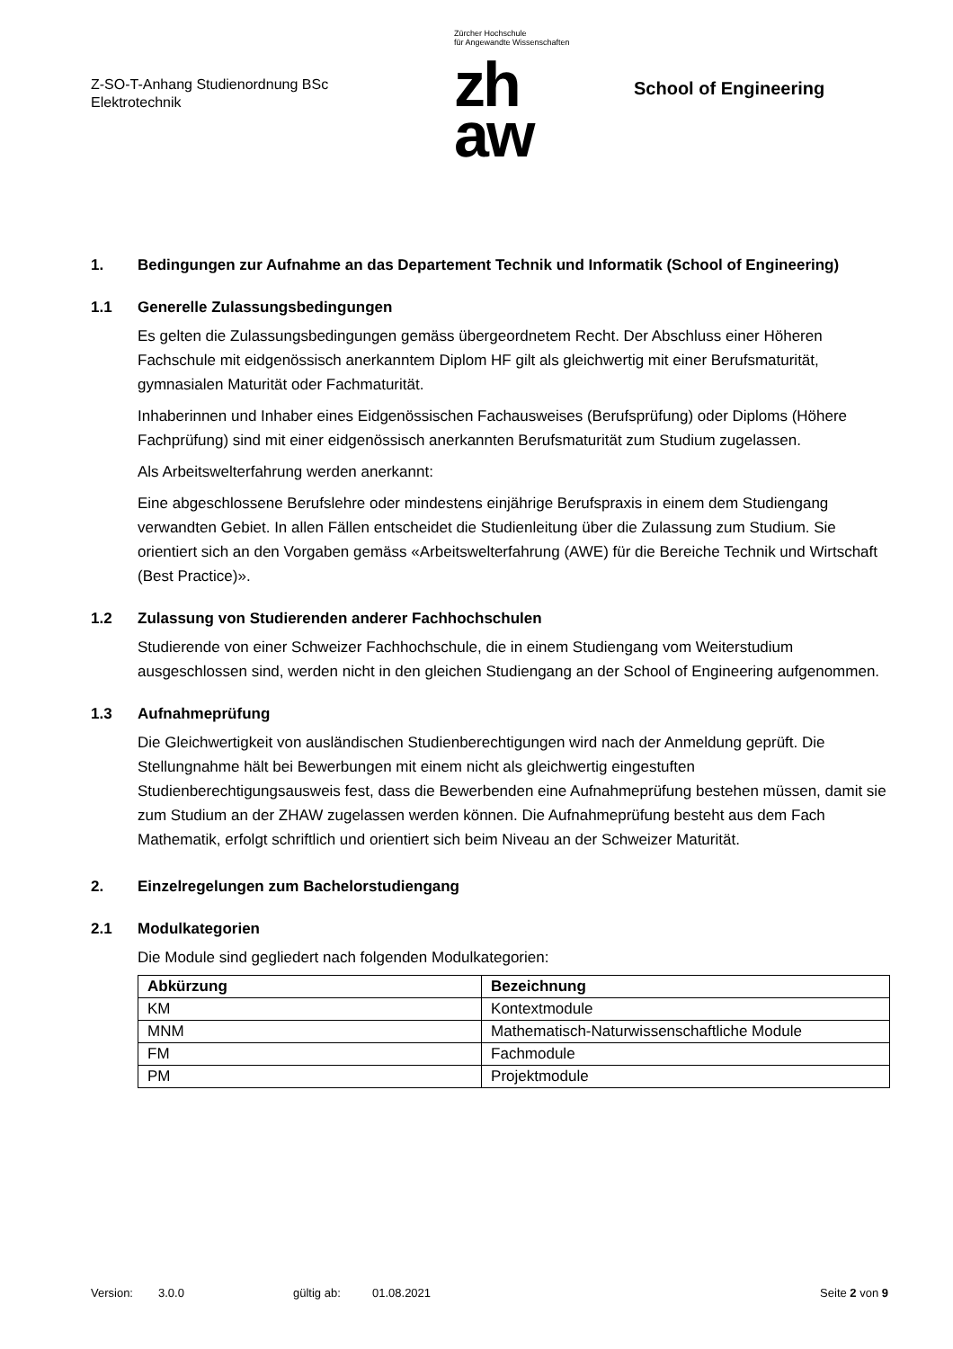Z-SO-T-Anhang Studienordnung BSc
Elektrotechnik
Zürcher Hochschule
für Angewandte Wissenschaften
zh
aw
School of Engineering
1. Bedingungen zur Aufnahme an das Departement Technik und Informatik (School of Engineering)
1.1 Generelle Zulassungsbedingungen
Es gelten die Zulassungsbedingungen gemäss übergeordnetem Recht. Der Abschluss einer Höheren Fachschule mit eidgenössisch anerkanntem Diplom HF gilt als gleichwertig mit einer Berufsmaturität, gymnasialen Maturität oder Fachmaturität.
Inhaberinnen und Inhaber eines Eidgenössischen Fachausweises (Berufsprüfung) oder Diploms (Höhere Fachprüfung) sind mit einer eidgenössisch anerkannten Berufsmaturität zum Studium zugelassen.
Als Arbeitswelterfahrung werden anerkannt:
Eine abgeschlossene Berufslehre oder mindestens einjährige Berufspraxis in einem dem Studiengang verwandten Gebiet. In allen Fällen entscheidet die Studienleitung über die Zulassung zum Studium. Sie orientiert sich an den Vorgaben gemäss «Arbeitswelterfahrung (AWE) für die Bereiche Technik und Wirtschaft (Best Practice)».
1.2 Zulassung von Studierenden anderer Fachhochschulen
Studierende von einer Schweizer Fachhochschule, die in einem Studiengang vom Weiterstudium ausgeschlossen sind, werden nicht in den gleichen Studiengang an der School of Engineering aufgenommen.
1.3 Aufnahmeprüfung
Die Gleichwertigkeit von ausländischen Studienberechtigungen wird nach der Anmeldung geprüft. Die Stellungnahme hält bei Bewerbungen mit einem nicht als gleichwertig eingestuften Studienberechtigungsausweis fest, dass die Bewerbenden eine Aufnahmeprüfung bestehen müssen, damit sie zum Studium an der ZHAW zugelassen werden können. Die Aufnahmeprüfung besteht aus dem Fach Mathematik, erfolgt schriftlich und orientiert sich beim Niveau an der Schweizer Maturität.
2. Einzelregelungen zum Bachelorstudiengang
2.1 Modulkategorien
Die Module sind gegliedert nach folgenden Modulkategorien:
| Abkürzung | Bezeichnung |
| --- | --- |
| KM | Kontextmodule |
| MNM | Mathematisch-Naturwissenschaftliche Module |
| FM | Fachmodule |
| PM | Projektmodule |
Version: 3.0.0 gültig ab: 01.08.2021 Seite 2 von 9